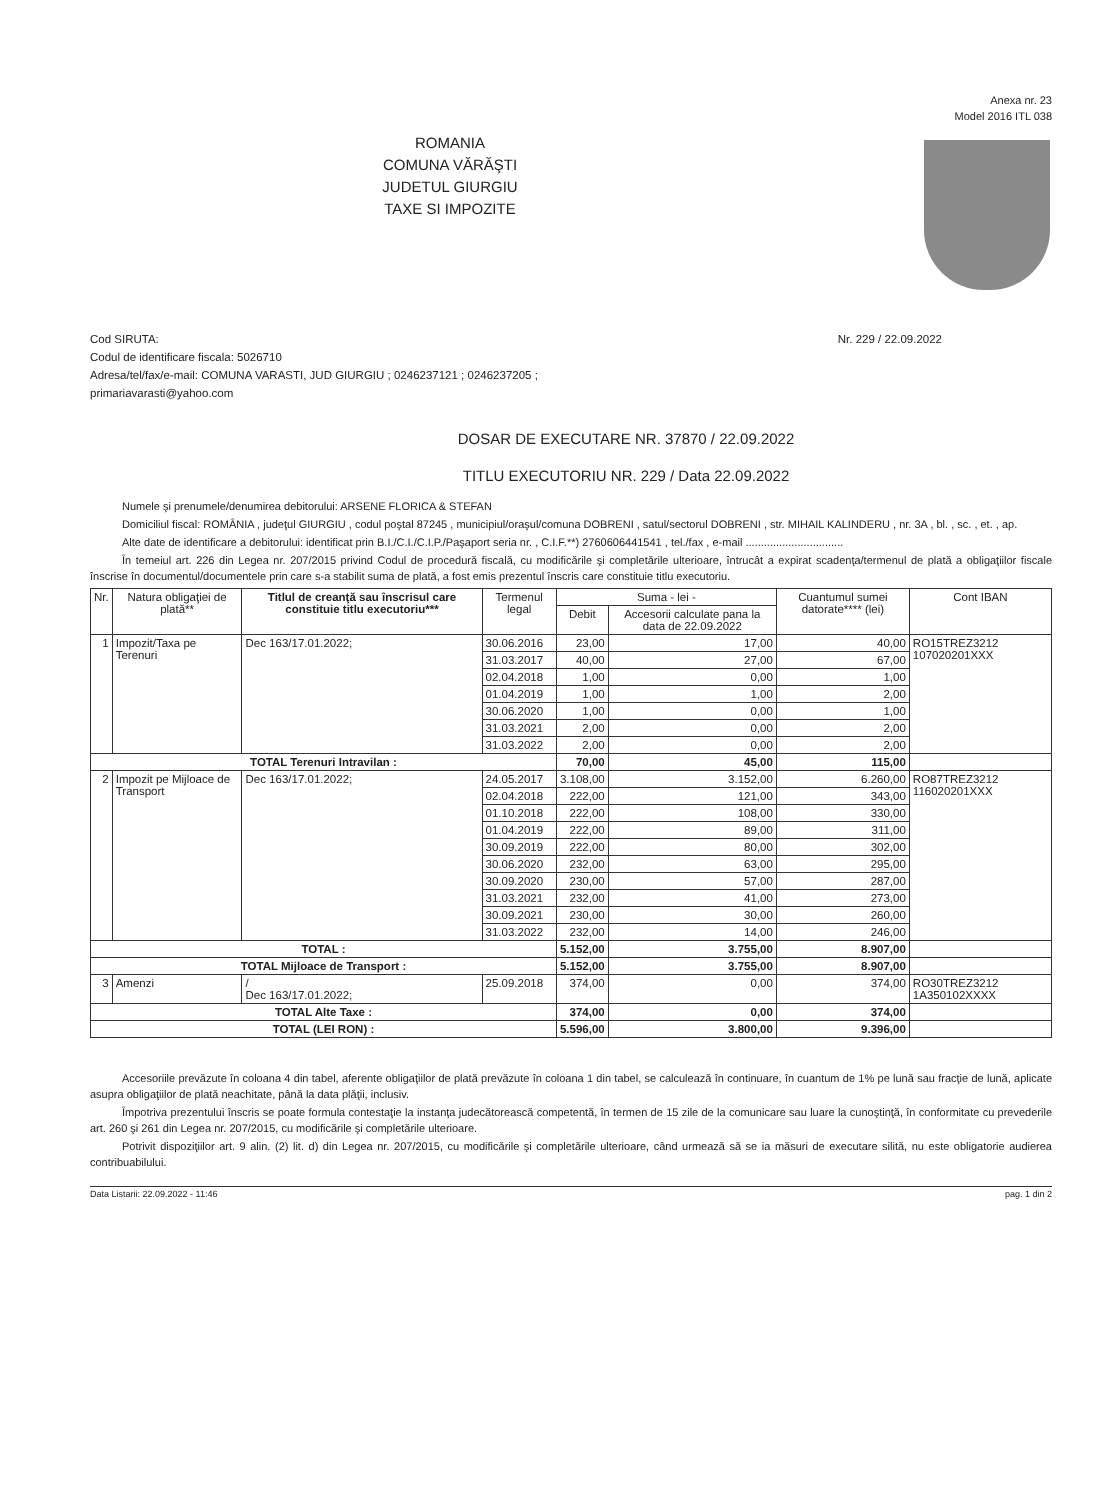Anexa nr. 23
Model 2016 ITL 038
ROMANIA
COMUNA VĂRĂŞTI
JUDETUL GIURGIU
TAXE SI IMPOZITE
Cod SIRUTA:
Codul de identificare fiscala: 5026710
Adresa/tel/fax/e-mail: COMUNA VARASTI, JUD GIURGIU ; 0246237121 ; 0246237205 ;
primariavarasti@yahoo.com
Nr. 229 / 22.09.2022
DOSAR DE EXECUTARE NR. 37870 / 22.09.2022
TITLU EXECUTORIU NR. 229 / Data 22.09.2022
Numele şi prenumele/denumirea debitorului: ARSENE FLORICA & STEFAN
Domiciliul fiscal: ROMÂNIA , judeţul GIURGIU , codul poştal 87245 , municipiul/oraşul/comuna DOBRENI , satul/sectorul DOBRENI , str. MIHAIL KALINDERU , nr. 3A , bl. , sc. , et. , ap.
Alte date de identificare a debitorului: identificat prin B.I./C.I./C.I.P./Paşaport seria nr. , C.I.F.**) 2760606441541 , tel./fax , e-mail ................................
În temeiul art. 226 din Legea nr. 207/2015 privind Codul de procedură fiscală, cu modificările şi completările ulterioare, întrucât a expirat scadenţa/termenul de plată a obligaţiilor fiscale înscrise în documentul/documentele prin care s-a stabilit suma de plată, a fost emis prezentul înscris care constituie titlu executoriu.
| Nr. | Natura obligaţiei de plată** | Titlul de creanţă sau înscrisul care constituie titlu executoriu*** | Termenul legal | Suma - lei - | | Cuantumul sumei datorate**** (lei) | Cont IBAN |
| --- | --- | --- | --- | --- | --- | --- | --- |
| | | | | Debit | Accesorii calculate pana la data de 22.09.2022 | | |
| 1 | Impozit/Taxa pe Terenuri | Dec 163/17.01.2022; | 30.06.2016 | 23,00 | 17,00 | 40,00 | RO15TREZ3212 107020201XXX |
| | | | 31.03.2017 | 40,00 | 27,00 | 67,00 | |
| | | | 02.04.2018 | 1,00 | 0,00 | 1,00 | |
| | | | 01.04.2019 | 1,00 | 1,00 | 2,00 | |
| | | | 30.06.2020 | 1,00 | 0,00 | 1,00 | |
| | | | 31.03.2021 | 2,00 | 0,00 | 2,00 | |
| | | | 31.03.2022 | 2,00 | 0,00 | 2,00 | |
| TOTAL Terenuri Intravilan : | | | | 70,00 | 45,00 | 115,00 | |
| 2 | Impozit pe Mijloace de Transport | Dec 163/17.01.2022; | 24.05.2017 | 3.108,00 | 3.152,00 | 6.260,00 | RO87TREZ3212 116020201XXX |
| | | | 02.04.2018 | 222,00 | 121,00 | 343,00 | |
| | | | 01.10.2018 | 222,00 | 108,00 | 330,00 | |
| | | | 01.04.2019 | 222,00 | 89,00 | 311,00 | |
| | | | 30.09.2019 | 222,00 | 80,00 | 302,00 | |
| | | | 30.06.2020 | 232,00 | 63,00 | 295,00 | |
| | | | 30.09.2020 | 230,00 | 57,00 | 287,00 | |
| | | | 31.03.2021 | 232,00 | 41,00 | 273,00 | |
| | | | 30.09.2021 | 230,00 | 30,00 | 260,00 | |
| | | | 31.03.2022 | 232,00 | 14,00 | 246,00 | |
| TOTAL : | | | | 5.152,00 | 3.755,00 | 8.907,00 | |
| TOTAL Mijloace de Transport : | | | | 5.152,00 | 3.755,00 | 8.907,00 | |
| 3 | Amenzi | / Dec 163/17.01.2022; | 25.09.2018 | 374,00 | 0,00 | 374,00 | RO30TREZ3212 1A350102XXXX |
| TOTAL Alte Taxe : | | | | 374,00 | 0,00 | 374,00 | |
| TOTAL (LEI RON) : | | | | 5.596,00 | 3.800,00 | 9.396,00 | |
Accesoriile prevăzute în coloana 4 din tabel, aferente obligaţiilor de plată prevăzute în coloana 1 din tabel, se calculează în continuare, în cuantum de 1% pe lună sau fracţie de lună, aplicate asupra obligaţiilor de plată neachitate, până la data plăţii, inclusiv.
Împotriva prezentului înscris se poate formula contestaţie la instanţa judecătorească competentă, în termen de 15 zile de la comunicare sau luare la cunoştinţă, în conformitate cu prevederile art. 260 şi 261 din Legea nr. 207/2015, cu modificările şi completările ulterioare.
Potrivit dispoziţiilor art. 9 alin. (2) lit. d) din Legea nr. 207/2015, cu modificările şi completările ulterioare, când urmează să se ia măsuri de executare silită, nu este obligatorie audierea contribuabilului.
Data Listarii: 22.09.2022 - 11:46 pag. 1 din 2